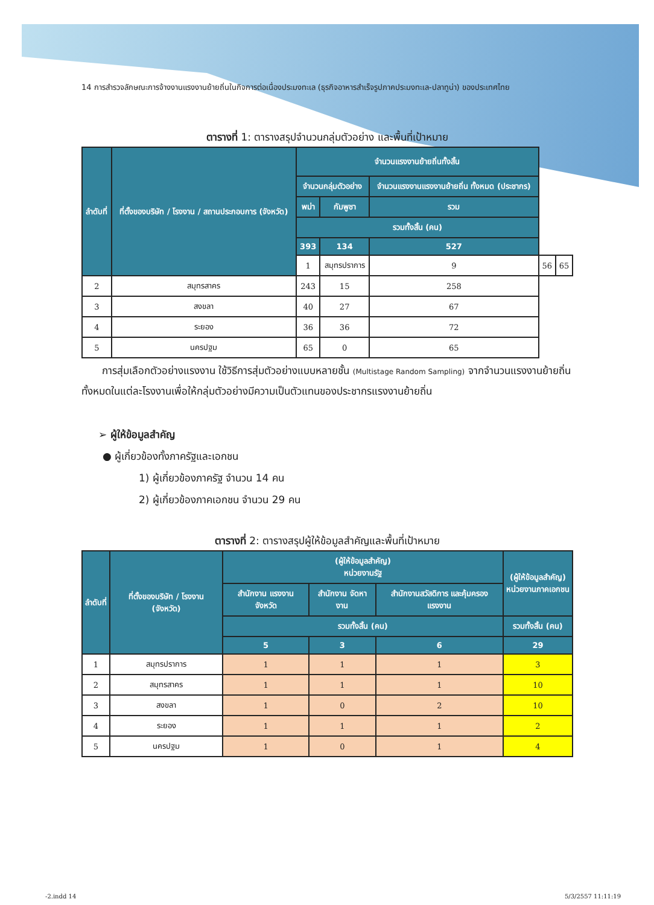14 การสำรวจลักษณะการจ้างงานแรงงานย้ายถิ่นในกิจการต่อเนื่องประมงทะเล (ธุรกิจอาหารสำเร็จรูปภาคประมงทะเล-ปลาทูน่า) ของประเทศไทย
ตารางที่ 1: ตารางสรุปจำนวนกลุ่มตัวอย่าง และพื้นที่เป้าหมาย
| ลำดับที่ | ที่ตั้งของบริษัท / โรงงาน / สถานประกอบการ (จังหวัด) | จำนวนแรงงานย้ายถิ่นทั้งสิ้น | | | | |
| --- | --- | --- | --- | --- | --- | --- |
| | | จำนวนกลุ่มตัวอย่าง | | จำนวนแรงงานแรงงานย้ายถิ่น ทั้งหมด (ประชากร) | | |
| | | พม่า | กัมพูชา | รวม | | |
| | | รวมทั้งสิ้น (คน) | | | | |
| | | 393 | 134 | 527 | | |
| | | 1 | สมุทรปราการ | 9 | 56 | 65 |
| 2 | สมุทรสาคร | 243 | 15 | 258 | | |
| 3 | สงขลา | 40 | 27 | 67 | | |
| 4 | ระยอง | 36 | 36 | 72 | | |
| 5 | นครปฐม | 65 | 0 | 65 | | |
  การสุ่มเลือกตัวอย่างแรงงาน ใช้วิธีการสุ่มตัวอย่างแบบหลายชั้น (Multistage Random Sampling) จากจำนวนแรงงานย้ายถิ่นทั้งหมดในแต่ละโรงงานเพื่อให้กลุ่มตัวอย่างมีความเป็นตัวแทนของประชากรแรงงานย้ายถิ่น
➢ ผู้ให้ข้อมูลสำคัญ
● ผู้เกี่ยวข้องทั้งภาครัฐและเอกชน
1) ผู้เกี่ยวข้องภาครัฐ จำนวน 14 คน
2) ผู้เกี่ยวข้องภาคเอกชน จำนวน 29 คน
ตารางที่ 2: ตารางสรุปผู้ให้ข้อมูลสำคัญและพื้นที่เป้าหมาย
| ลำดับที่ | ที่ตั้งของบริษัท / โรงงาน (จังหวัด) | (ผู้ให้ข้อมูลสำคัญ) หน่วยงานรัฐ | | | (ผู้ให้ข้อมูลสำคัญ) หน่วยงานภาคเอกชน |
| --- | --- | --- | --- | --- | --- |
| | | สำนักงาน แรงงาน จังหวัด | สำนักงาน จัดหางาน | สำนักงานสวัสดิการ และคุ้มครองแรงงาน | |
| | | รวมทั้งสิ้น (คน) | | | รวมทั้งสิ้น (คน) |
| | | 5 | 3 | 6 | 29 |
| 1 | สมุทรปราการ | 1 | 1 | 1 | 3 |
| 2 | สมุทรสาคร | 1 | 1 | 1 | 10 |
| 3 | สงขลา | 1 | 0 | 2 | 10 |
| 4 | ระยอง | 1 | 1 | 1 | 2 |
| 5 | นครปฐม | 1 | 0 | 1 | 4 |
-2.indd 14 5/3/2557 11:11:19